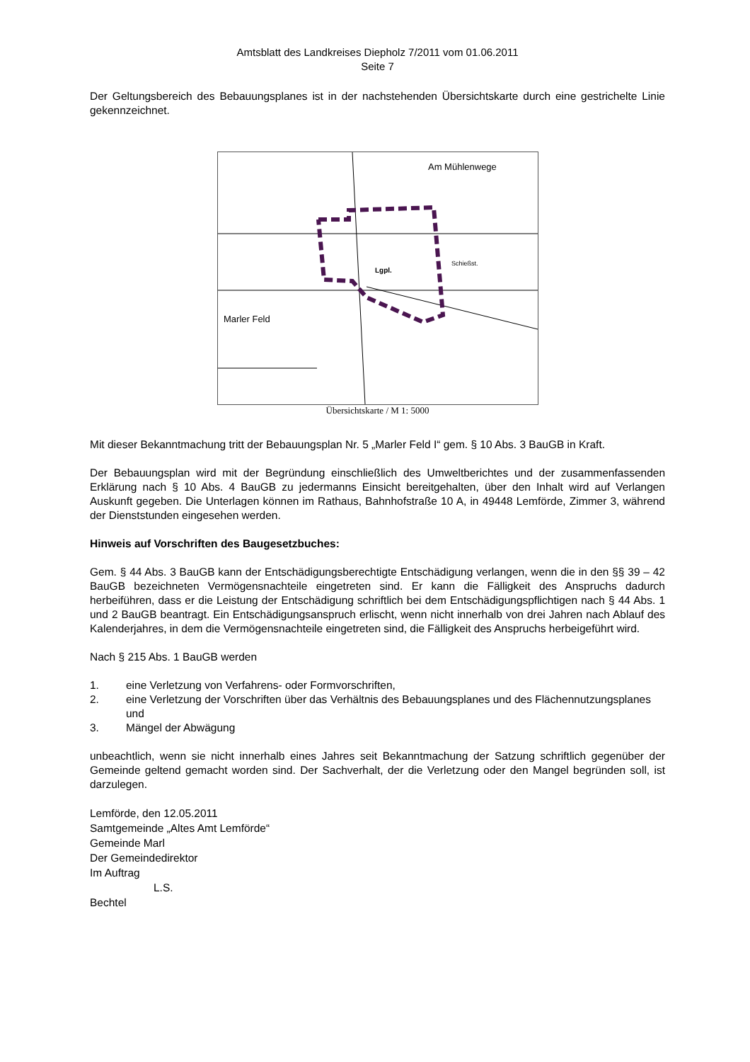Amtsblatt des Landkreises Diepholz 7/2011 vom 01.06.2011
Seite 7
Der Geltungsbereich des Bebauungsplanes ist in der nachstehenden Übersichtskarte durch eine gestrichelte Linie gekennzeichnet.
Am Mühlenwege
Marler Feld
Schießst.
Lgpl.
Übersichtskarte / M 1: 5000
Mit dieser Bekanntmachung tritt der Bebauungsplan Nr. 5 „Marler Feld I“ gem. § 10 Abs. 3 BauGB in Kraft.
Der Bebauungsplan wird mit der Begründung einschließlich des Umweltberichtes und der zusammenfassenden Erklärung nach § 10 Abs. 4 BauGB zu jedermanns Einsicht bereitgehalten, über den Inhalt wird auf Verlangen Auskunft gegeben. Die Unterlagen können im Rathaus, Bahnhofstraße 10 A, in 49448 Lemförde, Zimmer 3, während der Dienststunden eingesehen werden.
Hinweis auf Vorschriften des Baugesetzbuches:
Gem. § 44 Abs. 3 BauGB kann der Entschädigungsberechtigte Entschädigung verlangen, wenn die in den §§ 39 – 42 BauGB bezeichneten Vermögensnachteile eingetreten sind. Er kann die Fälligkeit des Anspruchs dadurch herbeiführen, dass er die Leistung der Entschädigung schriftlich bei dem Entschädigungspflichtigen nach § 44 Abs. 1 und 2 BauGB beantragt. Ein Entschädigungsanspruch erlischt, wenn nicht innerhalb von drei Jahren nach Ablauf des Kalenderjahres, in dem die Vermögensnachteile eingetreten sind, die Fälligkeit des Anspruchs herbeigeführt wird.
Nach § 215 Abs. 1 BauGB werden
1. eine Verletzung von Verfahrens- oder Formvorschriften,
2. eine Verletzung der Vorschriften über das Verhältnis des Bebauungsplanes und des Flächennutzungsplanes und
3. Mängel der Abwägung
unbeachtlich, wenn sie nicht innerhalb eines Jahres seit Bekanntmachung der Satzung schriftlich gegenüber der Gemeinde geltend gemacht worden sind. Der Sachverhalt, der die Verletzung oder den Mangel begründen soll, ist darzulegen.
Lemförde, den 12.05.2011
Samtgemeinde „Altes Amt Lemförde“
Gemeinde Marl
Der Gemeindedirektor
Im Auftrag
L.S.
Bechtel